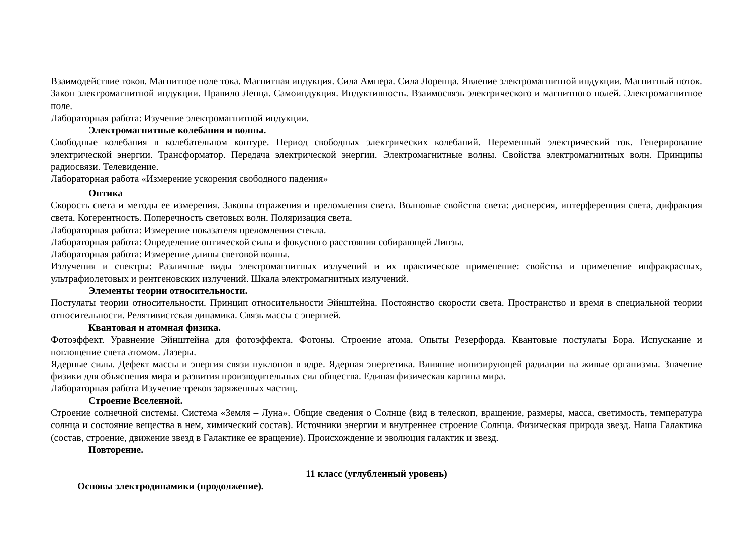Взаимодействие токов. Магнитное поле тока. Магнитная индукция. Сила Ампера. Сила Лоренца. Явление электромагнитной индукции. Магнитный поток. Закон электромагнитной индукции. Правило Ленца. Самоиндукция. Индуктивность. Взаимосвязь электрического и магнитного полей. Электромагнитное поле.
Лабораторная работа: Изучение электромагнитной индукции.
Электромагнитные колебания и волны.
Свободные колебания в колебательном контуре. Период свободных электрических колебаний. Переменный электрический ток. Генерирование электрической энергии. Трансформатор. Передача электрической энергии. Электромагнитные волны. Свойства электромагнитных волн. Принципы радиосвязи. Телевидение.
Лабораторная работа «Измерение ускорения свободного падения»
Оптика
Скорость света и методы ее измерения. Законы отражения и преломления света. Волновые свойства света: дисперсия, интерференция света, дифракция света. Когерентность. Поперечность световых волн. Поляризация света.
Лабораторная работа: Измерение показателя преломления стекла.
Лабораторная работа: Определение оптической силы и фокусного расстояния собирающей Линзы.
Лабораторная работа: Измерение длины световой волны.
Излучения и спектры: Различные виды электромагнитных излучений и их практическое применение: свойства и применение инфракрасных, ультрафиолетовых и рентгеновских излучений. Шкала электромагнитных излучений.
Элементы теории относительности.
Постулаты теории относительности. Принцип относительности Эйнштейна. Постоянство скорости света. Пространство и время в специальной теории относительности. Релятивистская динамика. Связь массы с энергией.
Квантовая и атомная физика.
Фотоэффект. Уравнение Эйнштейна для фотоэффекта. Фотоны. Строение атома. Опыты Резерфорда. Квантовые постулаты Бора. Испускание и поглощение света атомом. Лазеры.
Ядерные силы. Дефект массы и энергия связи нуклонов в ядре. Ядерная энергетика. Влияние ионизирующей радиации на живые организмы. Значение физики для объяснения мира и развития производительных сил общества. Единая физическая картина мира.
Лабораторная работа Изучение треков заряженных частиц.
Строение Вселенной.
Строение солнечной системы. Система «Земля – Луна». Общие сведения о Солнце (вид в телескоп, вращение, размеры, масса, светимость, температура солнца и состояние вещества в нем, химический состав). Источники энергии и внутреннее строение Солнца. Физическая природа звезд. Наша Галактика (состав, строение, движение звезд в Галактике ее вращение). Происхождение и эволюция галактик и звезд.
Повторение.
11 класс (углубленный уровень)
Основы электродинамики (продолжение).